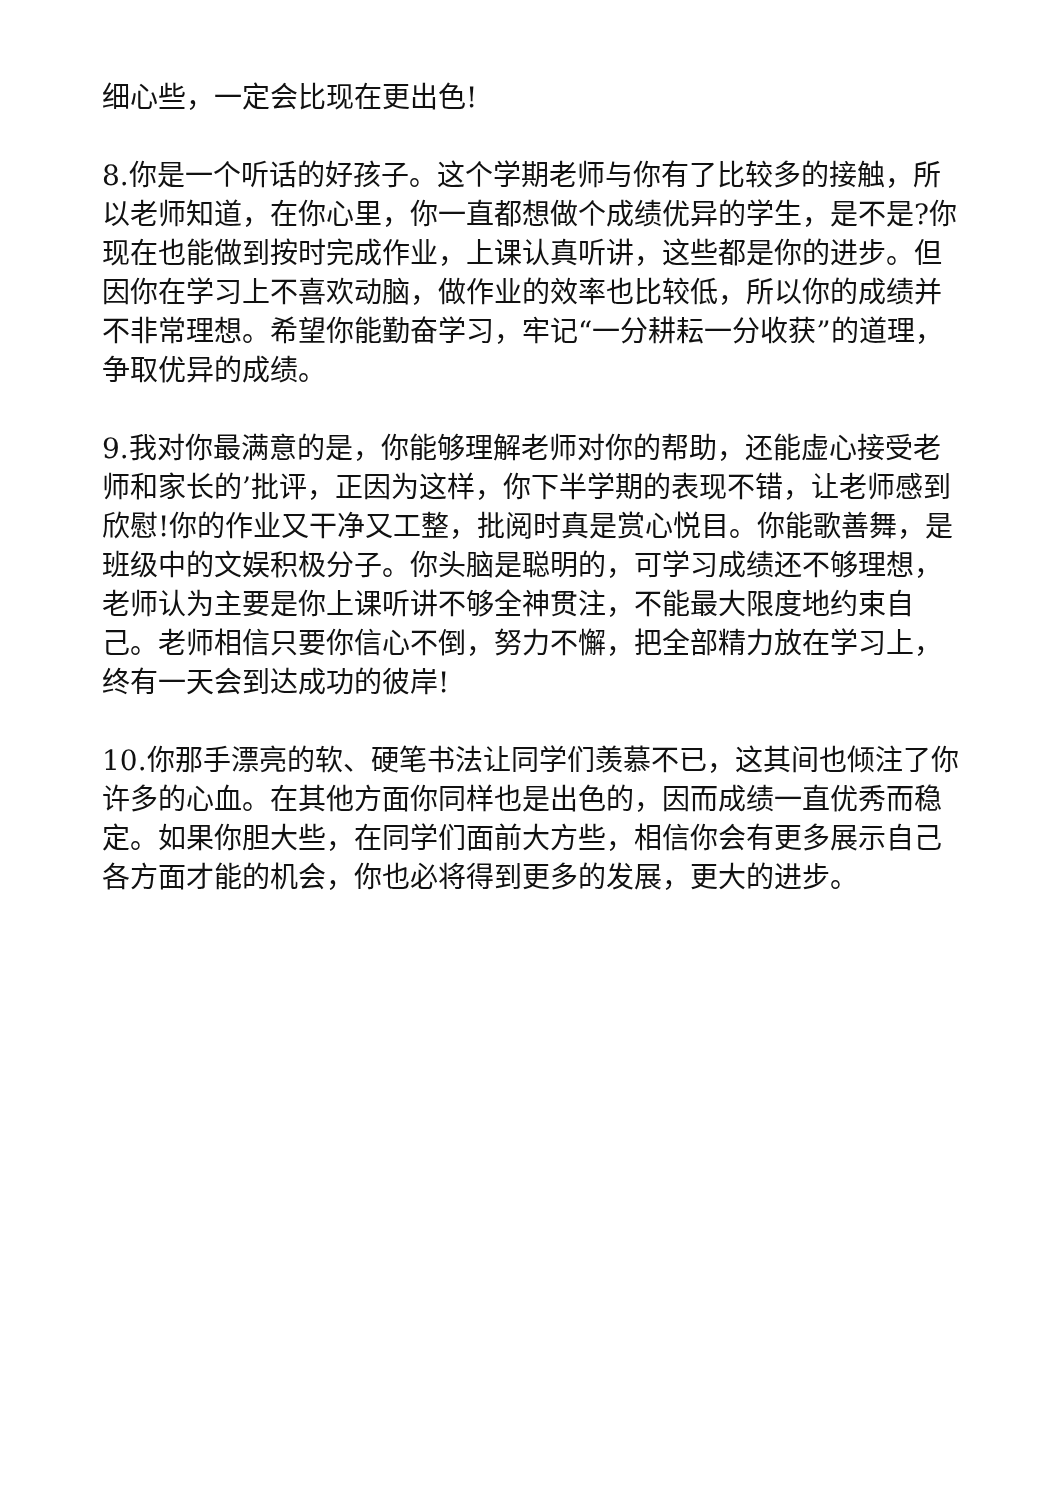细心些，一定会比现在更出色!
8.你是一个听话的好孩子。这个学期老师与你有了比较多的接触，所以老师知道，在你心里，你一直都想做个成绩优异的学生，是不是?你现在也能做到按时完成作业，上课认真听讲，这些都是你的进步。但因你在学习上不喜欢动脑，做作业的效率也比较低，所以你的成绩并不非常理想。希望你能勤奋学习，牢记“一分耕耘一分收获”的道理，争取优异的成绩。
9.我对你最满意的是，你能够理解老师对你的帮助，还能虚心接受老师和家长的’批评，正因为这样，你下半学期的表现不错，让老师感到欣慰!你的作业又干净又工整，批阅时真是赏心悦目。你能歌善舞，是班级中的文娱积极分子。你头脑是聪明的，可学习成绩还不够理想，老师认为主要是你上课听讲不够全神贯注，不能最大限度地约束自己。老师相信只要你信心不倒，努力不懈，把全部精力放在学习上，终有一天会到达成功的彼岸!
10.你那手漂亮的软、硬笔书法让同学们羡慕不已，这其间也倾注了你许多的心血。在其他方面你同样也是出色的，因而成绩一直优秀而稳定。如果你胆大些，在同学们面前大方些，相信你会有更多展示自己各方面才能的机会，你也必将得到更多的发展，更大的进步。